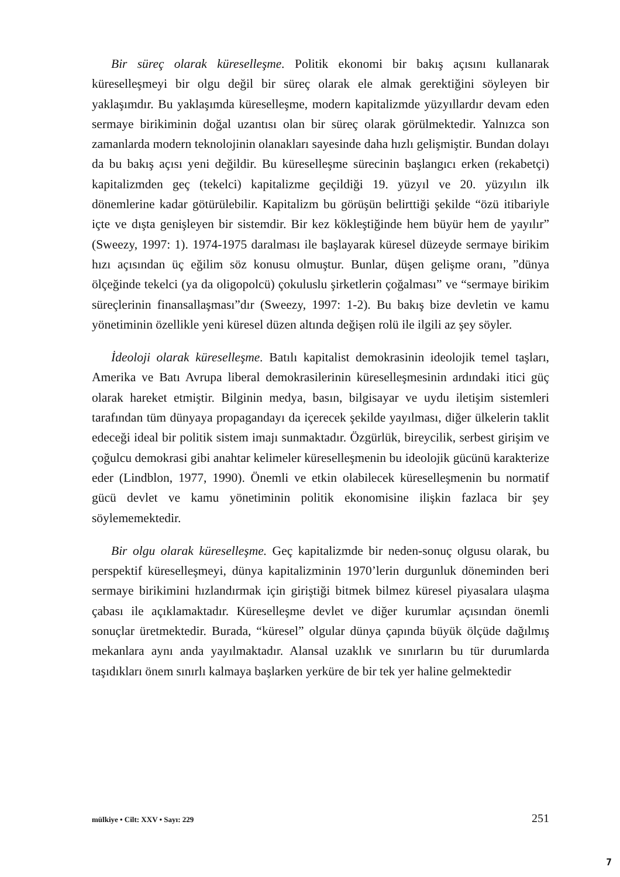Bir süreç olarak küreselleşme. Politik ekonomi bir bakış açısını kullanarak küreselleşmeyi bir olgu değil bir süreç olarak ele almak gerektiğini söyleyen bir yaklaşımdır. Bu yaklaşımda küreselleşme, modern kapitalizmde yüzyıllardır devam eden sermaye birikiminin doğal uzantısı olan bir süreç olarak görülmektedir. Yalnızca son zamanlarda modern teknolojinin olanakları sayesinde daha hızlı gelişmiştir. Bundan dolayı da bu bakış açısı yeni değildir. Bu küreselleşme sürecinin başlangıcı erken (rekabetçi) kapitalizmden geç (tekelci) kapitalizme geçildiği 19. yüzyıl ve 20. yüzyılın ilk dönemlerine kadar götürülebilir. Kapitalizm bu görüşün belirttiği şekilde “özü itibariyle içte ve dışta genişleyen bir sistemdir. Bir kez kökleştiğinde hem büyür hem de yayılır” (Sweezy, 1997: 1). 1974-1975 daralması ile başlayarak küresel düzeyde sermaye birikim hızı açısından üç eğilim söz konusu olmuştur. Bunlar, düşen gelişme oranı, ”dünya ölçeğinde tekelci (ya da oligopolcü) çokuluslu şirketlerin çoğalması” ve “sermaye birikim süreçlerinin finansallaşması”dır (Sweezy, 1997: 1-2). Bu bakış bize devletin ve kamu yönetiminin özellikle yeni küresel düzen altında değişen rolü ile ilgili az şey söyler.
İdeoloji olarak küreselleşme. Batılı kapitalist demokrasinin ideolojik temel taşları, Amerika ve Batı Avrupa liberal demokrasilerinin küreselleşmesinin ardındaki itici güç olarak hareket etmiştir. Bilginin medya, basın, bilgisayar ve uydu iletişim sistemleri tarafından tüm dünyaya propagandayı da içerecek şekilde yayılması, diğer ülkelerin taklit edeceği ideal bir politik sistem imajı sunmaktadır. Özgürlük, bireycilik, serbest girişim ve çoğulcu demokrasi gibi anahtar kelimeler küreselleşmenin bu ideolojik gücünü karakterize eder (Lindblon, 1977, 1990). Önemli ve etkin olabilecek küreselleşmenin bu normatif gücü devlet ve kamu yönetiminin politik ekonomisine ilişkin fazlaca bir şey söylememektedir.
Bir olgu olarak küreselleşme. Geç kapitalizmde bir neden-sonuç olgusu olarak, bu perspektif küreselleşmeyi, dünya kapitalizminin 1970’lerin durgunluk döneminden beri sermaye birikimini hızlandırmak için giriştiği bitmek bilmez küresel piyasalara ulaşma çabası ile açıklamaktadır. Küreselleşme devlet ve diğer kurumlar açısından önemli sonuçlar üretmektedir. Burada, “küresel” olgular dünya çapında büyük ölçüde dağılmış mekanlara aynı anda yayılmaktadır. Alansal uzaklık ve sınırların bu tür durumlarda taşıdıkları önem sınırlı kalmaya başlarken yerküre de bir tek yer haline gelmektedir
mülkiye • Cilt: XXV • Sayı: 229 251
7